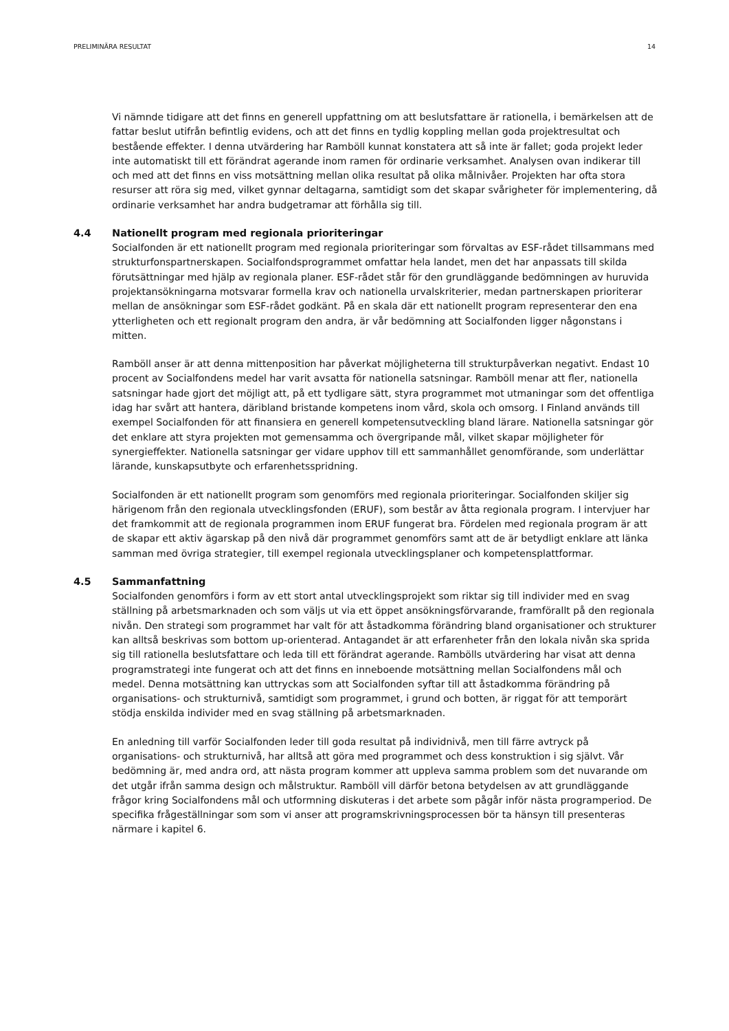PRELIMINÄRA RESULTAT 14
Vi nämnde tidigare att det finns en generell uppfattning om att beslutsfattare är rationella, i bemärkelsen att de fattar beslut utifrån befintlig evidens, och att det finns en tydlig koppling mellan goda projektresultat och bestående effekter. I denna utvärdering har Ramböll kunnat konstatera att så inte är fallet; goda projekt leder inte automatiskt till ett förändrat agerande inom ramen för ordinarie verksamhet. Analysen ovan indikerar till och med att det finns en viss motsättning mellan olika resultat på olika målnivåer. Projekten har ofta stora resurser att röra sig med, vilket gynnar deltagarna, samtidigt som det skapar svårigheter för implementering, då ordinarie verksamhet har andra budgetramar att förhålla sig till.
4.4 Nationellt program med regionala prioriteringar
Socialfonden är ett nationellt program med regionala prioriteringar som förvaltas av ESF-rådet tillsammans med strukturfonspartnerskapen. Socialfondsprogrammet omfattar hela landet, men det har anpassats till skilda förutsättningar med hjälp av regionala planer. ESF-rådet står för den grundläggande bedömningen av huruvida projektansökningarna motsvarar formella krav och nationella urvalskriterier, medan partnerskapen prioriterar mellan de ansökningar som ESF-rådet godkänt. På en skala där ett nationellt program representerar den ena ytterligheten och ett regionalt program den andra, är vår bedömning att Socialfonden ligger någonstans i mitten.
Ramböll anser är att denna mittenposition har påverkat möjligheterna till strukturpåverkan negativt. Endast 10 procent av Socialfondens medel har varit avsatta för nationella satsningar. Ramböll menar att fler, nationella satsningar hade gjort det möjligt att, på ett tydligare sätt, styra programmet mot utmaningar som det offentliga idag har svårt att hantera, däribland bristande kompetens inom vård, skola och omsorg. I Finland används till exempel Socialfonden för att finansiera en generell kompetensutveckling bland lärare. Nationella satsningar gör det enklare att styra projekten mot gemensamma och övergripande mål, vilket skapar möjligheter för synergieffekter. Nationella satsningar ger vidare upphov till ett sammanhållet genomförande, som underlättar lärande, kunskapsutbyte och erfarenhetsspridning.
Socialfonden är ett nationellt program som genomförs med regionala prioriteringar. Socialfonden skiljer sig härigenom från den regionala utvecklingsfonden (ERUF), som består av åtta regionala program. I intervjuer har det framkommit att de regionala programmen inom ERUF fungerat bra. Fördelen med regionala program är att de skapar ett aktiv ägarskap på den nivå där programmet genomförs samt att de är betydligt enklare att länka samman med övriga strategier, till exempel regionala utvecklingsplaner och kompetensplattformar.
4.5 Sammanfattning
Socialfonden genomförs i form av ett stort antal utvecklingsprojekt som riktar sig till individer med en svag ställning på arbetsmarknaden och som väljs ut via ett öppet ansökningsförvarande, framförallt på den regionala nivån. Den strategi som programmet har valt för att åstadkomma förändring bland organisationer och strukturer kan alltså beskrivas som bottom up-orienterad. Antagandet är att erfarenheter från den lokala nivån ska sprida sig till rationella beslutsfattare och leda till ett förändrat agerande. Rambölls utvärdering har visat att denna programstrategi inte fungerat och att det finns en inneboende motsättning mellan Socialfondens mål och medel. Denna motsättning kan uttryckas som att Socialfonden syftar till att åstadkomma förändring på organisations- och strukturnivå, samtidigt som programmet, i grund och botten, är riggat för att temporärt stödja enskilda individer med en svag ställning på arbetsmarknaden.
En anledning till varför Socialfonden leder till goda resultat på individnivå, men till färre avtryck på organisations- och strukturnivå, har alltså att göra med programmet och dess konstruktion i sig självt. Vår bedömning är, med andra ord, att nästa program kommer att uppleva samma problem som det nuvarande om det utgår ifrån samma design och målstruktur. Ramböll vill därför betona betydelsen av att grundläggande frågor kring Socialfondens mål och utformning diskuteras i det arbete som pågår inför nästa programperiod. De specifika frågeställningar som som vi anser att programskrivningsprocessen bör ta hänsyn till presenteras närmare i kapitel 6.